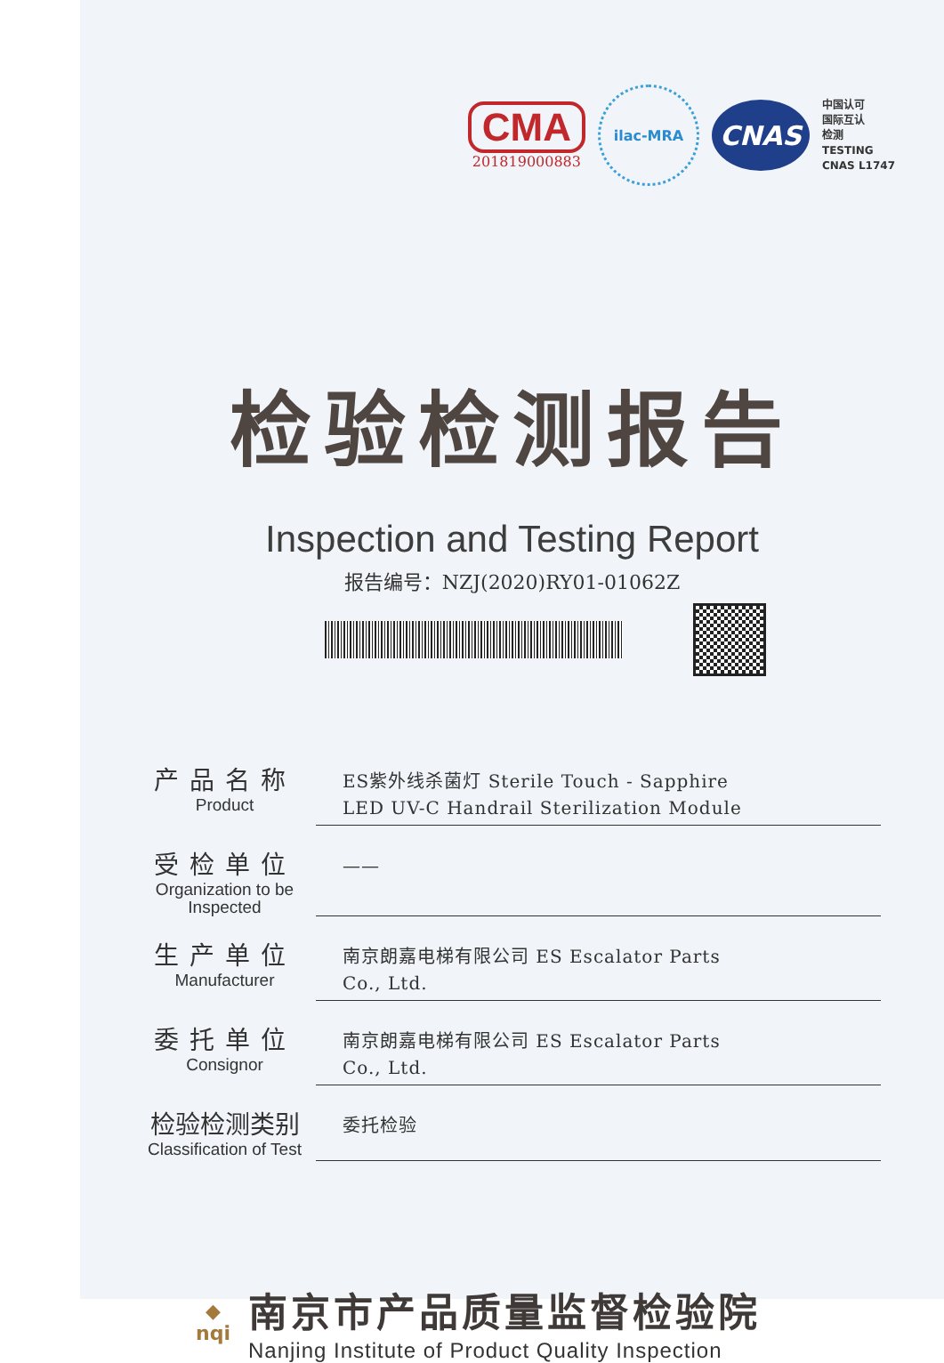CMA
201819000883
ilac-MRA
CNAS
中国认可
国际互认
检测
TESTING
CNAS L1747
检验检测报告
Inspection and Testing Report
报告编号：NZJ(2020)RY01-01062Z
产品名称
Product
ES紫外线杀菌灯 Sterile Touch - Sapphire
LED UV-C Handrail Sterilization Module
受检单位
Organization to be Inspected
——
生产单位
Manufacturer
南京朗嘉电梯有限公司 ES Escalator Parts
Co., Ltd.
委托单位
Consignor
南京朗嘉电梯有限公司 ES Escalator Parts
Co., Ltd.
检验检测类别
Classification of Test
委托检验
◆
nqi
南京市产品质量监督检验院
Nanjing Institute of Product Quality Inspection